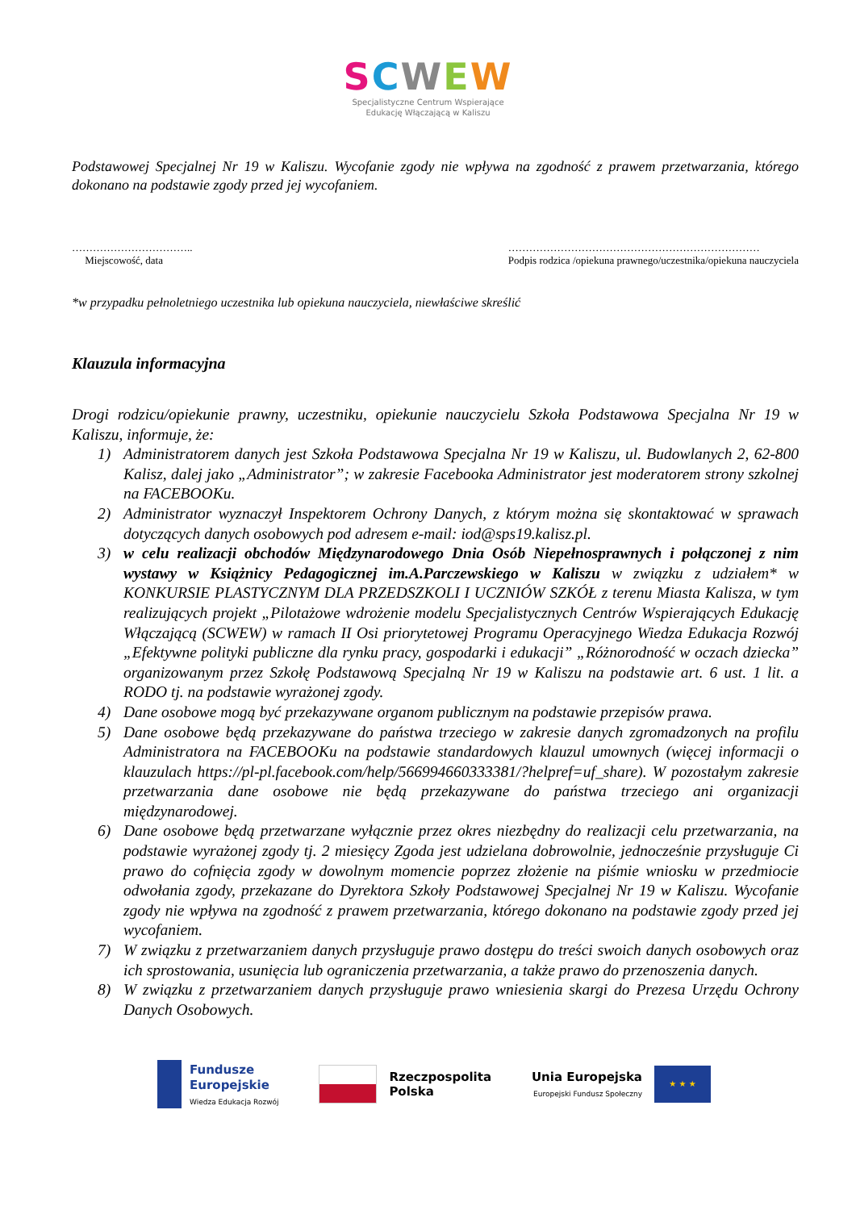SCWEW
Specjalistyczne Centrum Wspierające
Edukację Włączającą w Kaliszu
Podstawowej Specjalnej Nr 19 w Kaliszu. Wycofanie zgody nie wpływa na zgodność z prawem przetwarzania, którego dokonano na podstawie zgody przed jej wycofaniem.
……………………………..
Miejscowość, data
………………………………………………………………
Podpis rodzica /opiekuna prawnego/uczestnika/opiekuna nauczyciela
*w przypadku pełnoletniego uczestnika lub opiekuna nauczyciela, niewłaściwe skreślić
Klauzula informacyjna
Drogi rodzicu/opiekunie prawny, uczestniku, opiekunie nauczycielu Szkoła Podstawowa Specjalna Nr 19 w Kaliszu, informuje, że:
1) Administratorem danych jest Szkoła Podstawowa Specjalna Nr 19 w Kaliszu, ul. Budowlanych 2, 62-800 Kalisz, dalej jako „Administrator”; w zakresie Facebooka Administrator jest moderatorem strony szkolnej na FACEBOOKu.
2) Administrator wyznaczył Inspektorem Ochrony Danych, z którym można się skontaktować w sprawach dotyczących danych osobowych pod adresem e-mail: iod@sps19.kalisz.pl.
3) w celu realizacji obchodów Międzynarodowego Dnia Osób Niepełnosprawnych i połączonej z nim wystawy w Książnicy Pedagogicznej im.A.Parczewskiego w Kaliszu w związku z udziałem* w KONKURSIE PLASTYCZNYM DLA PRZEDSZKOLI I UCZNIÓW SZKÓŁ z terenu Miasta Kalisza, w tym realizujących projekt „Pilotażowe wdrożenie modelu Specjalistycznych Centrów Wspierających Edukację Włączającą (SCWEW) w ramach II Osi priorytetowej Programu Operacyjnego Wiedza Edukacja Rozwój „Efektywne polityki publiczne dla rynku pracy, gospodarki i edukacji” „Różnorodność w oczach dziecka” organizowanym przez Szkołę Podstawową Specjalną Nr 19 w Kaliszu na podstawie art. 6 ust. 1 lit. a RODO tj. na podstawie wyrażonej zgody.
4) Dane osobowe mogą być przekazywane organom publicznym na podstawie przepisów prawa.
5) Dane osobowe będą przekazywane do państwa trzeciego w zakresie danych zgromadzonych na profilu Administratora na FACEBOOKu na podstawie standardowych klauzul umownych (więcej informacji o klauzulach https://pl-pl.facebook.com/help/566994660333381/?helpref=uf_share). W pozostałym zakresie przetwarzania dane osobowe nie będą przekazywane do państwa trzeciego ani organizacji międzynarodowej.
6) Dane osobowe będą przetwarzane wyłącznie przez okres niezbędny do realizacji celu przetwarzania, na podstawie wyrażonej zgody tj. 2 miesięcy Zgoda jest udzielana dobrowolnie, jednocześnie przysługuje Ci prawo do cofnięcia zgody w dowolnym momencie poprzez złożenie na piśmie wniosku w przedmiocie odwołania zgody, przekazane do Dyrektora Szkoły Podstawowej Specjalnej Nr 19 w Kaliszu. Wycofanie zgody nie wpływa na zgodność z prawem przetwarzania, którego dokonano na podstawie zgody przed jej wycofaniem.
7) W związku z przetwarzaniem danych przysługuje prawo dostępu do treści swoich danych osobowych oraz ich sprostowania, usunięcia lub ograniczenia przetwarzania, a także prawo do przenoszenia danych.
8) W związku z przetwarzaniem danych przysługuje prawo wniesienia skargi do Prezesa Urzędu Ochrony Danych Osobowych.
Fundusze
Europejskie
Wiedza Edukacja Rozwój
Rzeczpospolita
Polska
Unia Europejska
Europejski Fundusz Społeczny
★ ★ ★